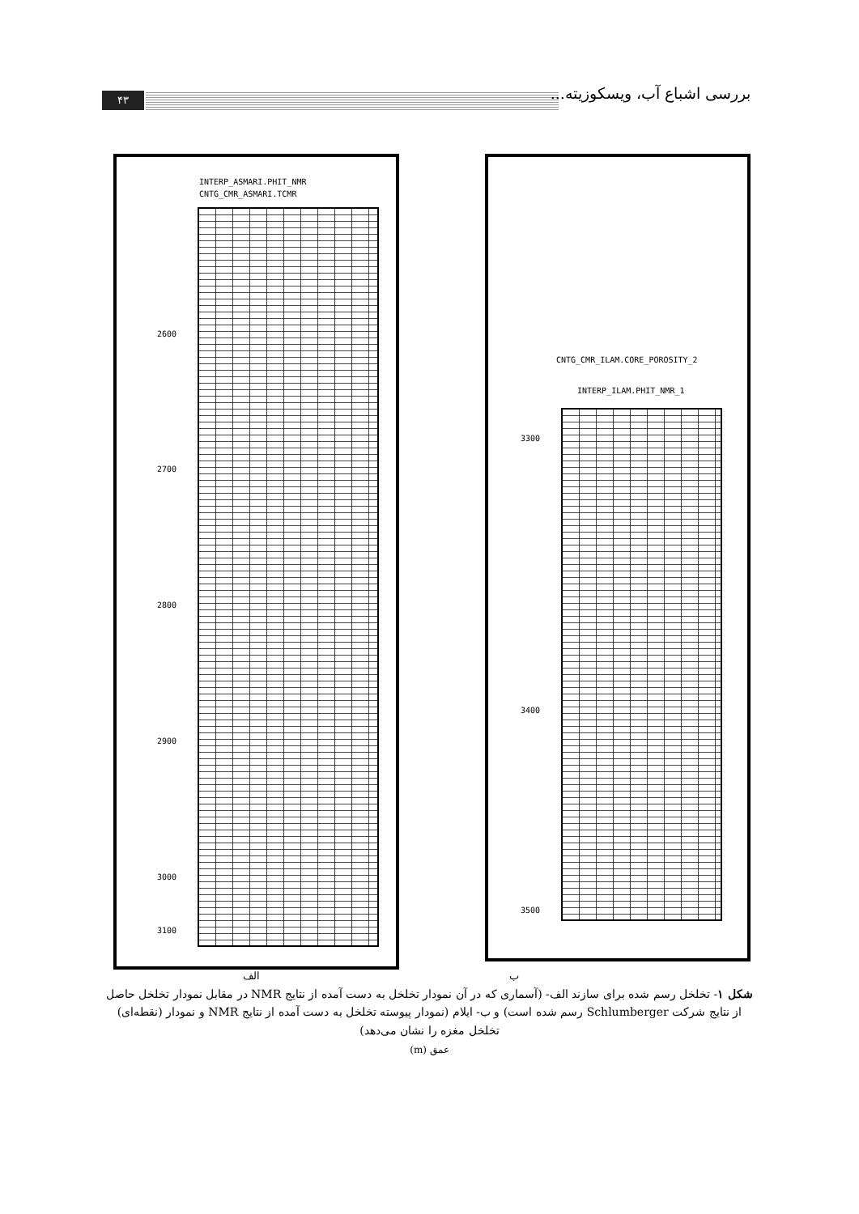۴۳ بررسی اشباع آب، ویسکوزیته...
INTERP_ASMARI.PHIT_NMR
CNTG_CMR_ASMARI.TCMR
2600
2700
2800
2900
3000
3100
CNTG_CMR_ILAM.CORE_POROSITY_2
INTERP_ILAM.PHIT_NMR_1
3300
3400
3500
الف ب
شکل ۱- تخلخل رسم شده برای سازند الف- (آسماری که در آن نمودار تخلخل به دست آمده از نتایج NMR در مقابل نمودار تخلخل حاصل از نتایج شرکت Schlumberger رسم شده است) و ب- ایلام (نمودار پیوسته تخلخل به دست آمده از نتایج NMR و نمودار (نقطه‌ای) تخلخل مغزه را نشان می‌دهد)
عمق (m)